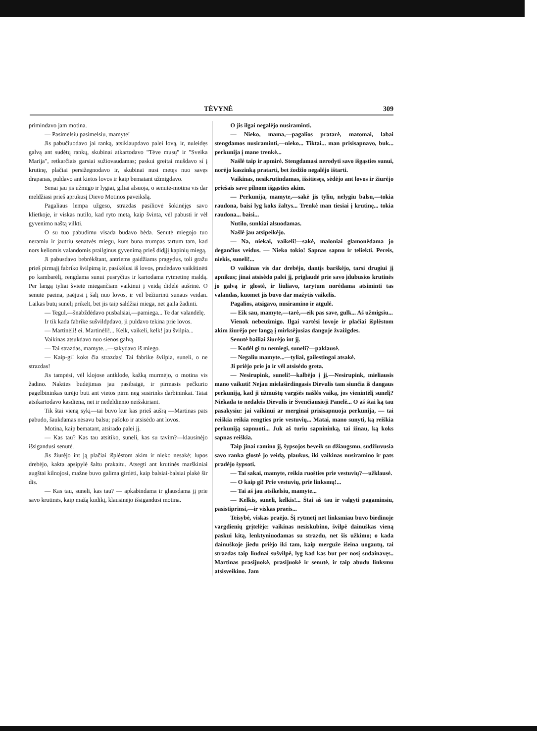TĖVYNĖ 309
primindavo jam motina.
— Pasimelsiu pasimelsiu, mamyte!
Jis pabučiuodavo jai ranką, atsiklaupdavo palei lovą, ir, nuleidęs galvą ant sudėtų rankų, skubinai atkartodavo "Tėve musų" ir "Sveika Marija", retkarčiais garsiai sužiovaudamas; paskui greitai mušdavo sí į krutinę, plačiai persižegnodavo ir, skubinai nusi metęs nuo savęs drapanas, puldavo ant kietos lovos ir kaip bematant užmigdavo.
Senai jau jis užmigo ir lygiai, giliai alsuoja, o senutė-motina vis dar meldžiasi prieš aprukusį Dievo Motinos paveikslą.
Pagaliaus lempa užgeso, strazdas pasiliovė šokinėjęs savo klietkoje, ir viskas nutilo, kad ryto metą, kaip švinta, vėl pabusti ir vėl gyvenimo naštą vilkti.
O su tuo pabudimu visada budavo bėda. Senutė miegojo tuo neramiu ir jautriu senatvės miegu, kurs buna trumpas tartum tam, kad nors keliomis valandomis prailginus gyvenimą prieš didįjį kapinių miegą.
Ji pabusdavo bebrėkštant, antriems gaidžiams pragydus, toli gražu prieš pirmąjį fabriko švilpimą ir, pasikėlusi iš lovos, pradėdavo vaikštinėti po kambarėlį, rengdama sunui pusryčius ir kartodama rytmetinę maldą. Per langą tyliai švietė miegančiam vaikinui į veidą didelė aušrinė. O senutė paeina, paėjusi į šalį nuo lovos, ir vėl bežiurinti sunaus veidan. Laikas butų sunelį prikelt, bet jis taip saldžiai miega, net gaila žadinti.
— Tegul,—šnabždėdavo pusbalsiai,—pamiega... Te dar valandėlę.
Ir tik kada fabrike sušvildpdavo, ji puldavo tekina prie lovos.
— Martinėli! ei. Martinėli!... Kelk, vaikeli, kelk! jau švilpia...
Vaikinas atsukdavo nuo sienos galvą.
— Tai strazdas, mamyte...—sakydavo iš miego.
— Kaip-gi! koks čia strazdas! Tai fabrike švilpia, suneli, o ne strazdas!
Jis tampėsi, vėl klojose antklode, kažką murmėjo, o motina vis žadino. Nakties budėjimas jau pasibaigė, ir pirmasis pečkurio pagelbininkas turėjo buti ant vietos pirm neg susirinks darbininkai. Tatai atsikartodavo kasdiena, net ir nedėldienio neišskiriant.
Tik štai vieną sykį—tai buvo kur kas prieš aušrą —Martinas pats pabudo, šaukdamas nėsavu balsu; pašoko ir atsisėdo ant lovos.
Motina, kaip bematant, atsirado palei jį.
— Kas tau? Kas tau atsitiko, suneli, kas su tavim?—klausinėjo išsigandusi senutė.
Jis žiurėjo int ją plačiai išplėstom akim ir nieko nesakė; lupos drebėjo, kakta apsipylė šaltu prakaitu. Atsegti ant krutinės marškiniai augštai kilnojosi, mažne buvo galima girdėti, kaip balsiai-balsiai plakė šir dis.
— Kas tau, suneli, kas tau? — apkabindama ir glausdama jį prie savo krutinės, kaip mažą kudikį, klausinėjo išsigandusi motina.
O jis ilgai negalėjo nusiraminti.
— Nieko, mama,—pagalios pratarė, matomai, labai stengdamos nusiraminti,—nieko... Tiktai... man prisisapnavo, buk... perkunija į mane trenkė...
Našlė taip ir apmirė. Stengdamasi nerodyti savo išgąsties sunui, norėjo kaszinką pratarti, bet žodžio negalėjo ištarti.
Vaikinas, nesikrutindamas, išsitiesęs, sėdėjo ant lovos ir žiurėjo priešais save pilnom išgąsties akim.
— Perkunija, mamyte,—sakė jis tyliu, nelygiu balsu,—tokia raudona, baisi lyg koks žaltys... Trenkė man tiesiai į krutinę... tokia raudona... baisi...
Nutilo, sunkiai alsuodamas.
Našlė jau atsipeikėjo.
— Na, niekai, vaikeli!—sakė, maloniai glamonėdama jo degančius veidus. — Nieko tokio! Sapnas sapnu ir teliekti. Pereis, niekis, suneli!...
O vaikinas vis dar drebėjo, dantįs barškėjo, tarsi drugiui jį apnikus; jinai atsisėdo palei jį, priglaudė prie savo įdubusios krutinės jo galvą ir glostė, ir liuliavo, tarytum norėdama atsiminti tas valandas, kuomet jis buvo dar mažytis vaikelis.
Pagalios, atsigavo, nusiramino ir atgulė.
— Eik sau, mamyte,—tarė,—eik pas save, gulk... Aš užmigsiu...
Vienok nebeužmigo. Ilgai vartėsi lovoje ir plačiai išplėstom akim žiurėjo per langą į mirksėjusias danguje žvaižgdes.
Senutė bailiai žiurėjo int jį.
— Kodėl gi tu nemiegi, suneli?—paklausė.
— Negaliu mamyte...—tyliai, gailestingai atsakė.
Ji priėjo prie jo ir vėl atsisėdo greta.
— Nesirupink, suneli!—kalbėjo į jį.—Nesirupink, mieliausis mano vaikuti! Nejau mielaširdingasis Dievulis tam siunčia iš dangaus perkuniją, kad ji užmuštų vargšės našlės vaiką, jos vienintėlį sunelį? Niekada to nedaleis Dievulis ir Švenčiausioji Panelė... O aš štai ką tau pasakysiu: jai vaikinui ar merginai prisisapnuoja perkunija, — tai reiškia reikia rengties prie vestuvių... Matai, mano sunyti, ką reiškia perkuniją sapnuoti... Juk aš turiu sapnininką, tai žinau, ką koks sapnas reiškia.
Taip jinai ramino jį, šypsojos beveik su džiaugsmu, sudžiuvusia savo ranka glostė jo veidą, plaukus, iki vaikinas nusiramino ir pats pradėjo šypsoti.
— Tai sakai, mamyte, reikia ruošties prie vestuvių?—užklausė.
— O kaip gi! Prie vestuvių, prie linksmų!...
— Tai aš jau atsikelsiu, mamyte...
— Kelkis, suneli, kelkis!... Štai aš tau ir valgyti pagaminsiu, pasistiprinsi,—ir viskas praeis...
Teisybė, viskas praėjo. Šį rytmetį net linksmiau buvo biedinoje vargdienių grįtelėje: vaikinas nesiskubino, švilpė dainuškas vieną paskui kitą, lenktyniuodamas su strazdu, net šis užkimo; o kada dainuškoje jiedu priėjo iki tam, kaip merguže išeina uogautų, tai strazdas taip liudnai sušvilpė, lyg kad kas but per nosį sudainavęs.. Martinas prasijuokė, prasijuokė ir senutė, ir taip abudu linksmu atsisveikino. Jam